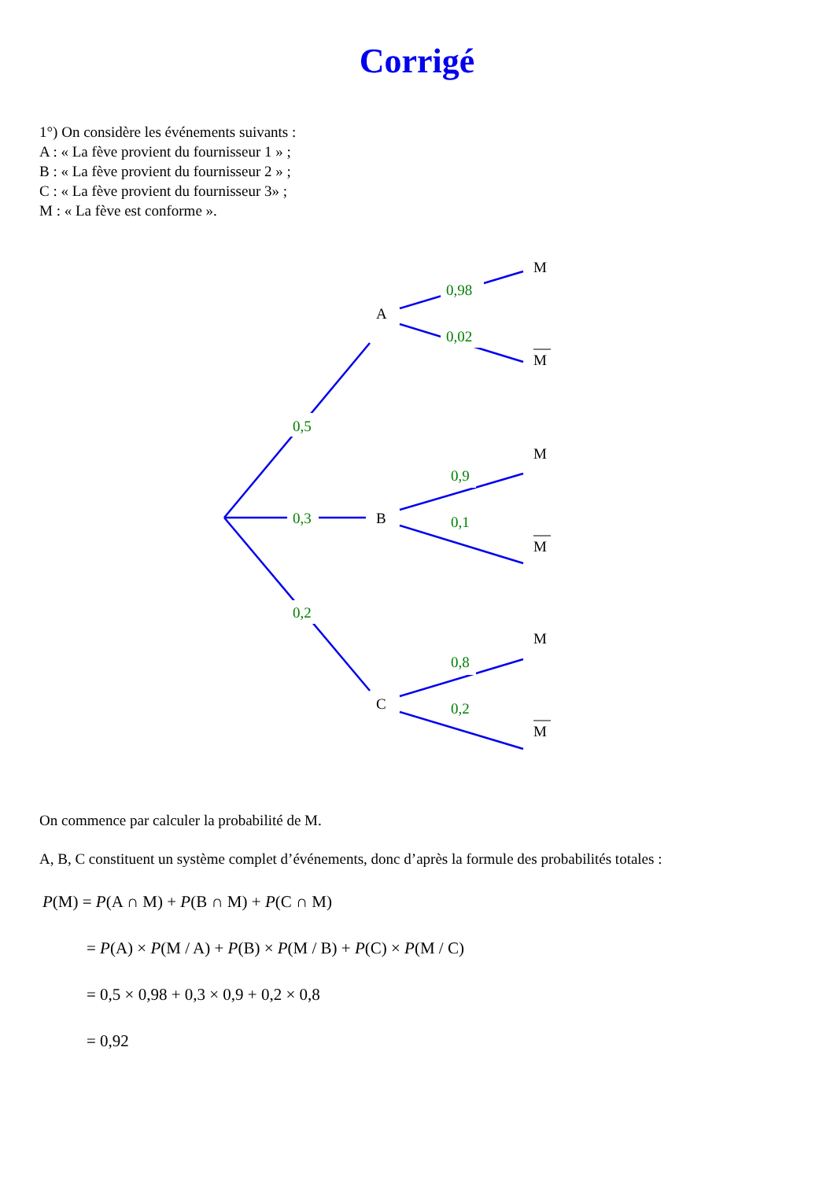Corrigé
1°) On considère les événements suivants :
A : « La fève provient du fournisseur 1 » ;
B : « La fève provient du fournisseur 2 » ;
C : « La fève provient du fournisseur 3» ;
M : « La fève est conforme ».
0,5
0,3
0,2
0,98
0,02
0,9
0,1
0,8
0,2
A
B
C
M
M
M
M
M
M
On commence par calculer la probabilité de M.
A, B, C constituent un système complet d’événements, donc d’après la formule des probabilités totales :
P(M) = P(A ∩ M) + P(B ∩ M) + P(C ∩ M)
= P(A) × P(M / A) + P(B) × P(M / B) + P(C) × P(M / C)
= 0,5 × 0,98 + 0,3 × 0,9 + 0,2 × 0,8
= 0,92